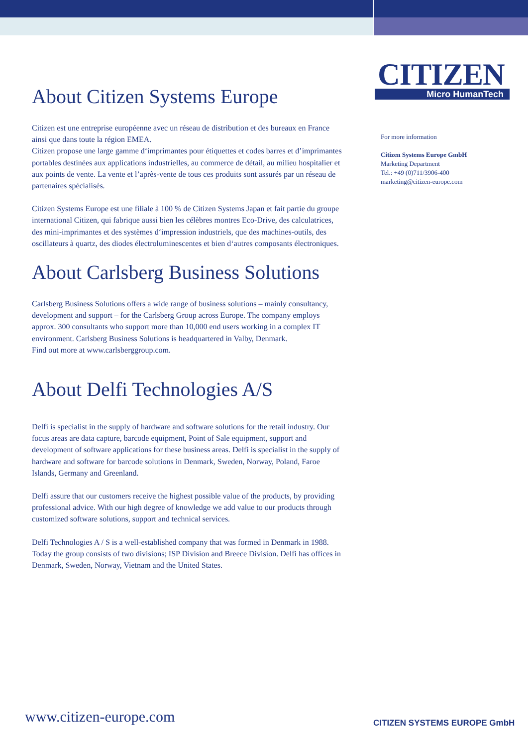About Citizen Systems Europe
Citizen est une entreprise européenne avec un réseau de distribution et des bureaux en France ainsi que dans toute la région EMEA.
Citizen propose une large gamme d‘imprimantes pour étiquettes et codes barres et d’imprimantes portables destinées aux applications industrielles, au commerce de détail, au milieu hospitalier et aux points de vente. La vente et l’après-vente de tous ces produits sont assurés par un réseau de partenaires spécialisés.
Citizen Systems Europe est une filiale à 100 % de Citizen Systems Japan et fait partie du groupe international Citizen, qui fabrique aussi bien les célèbres montres Eco-Drive, des calculatrices, des mini-imprimantes et des systèmes d‘impression industriels, que des machines-outils, des oscillateurs à quartz, des diodes électroluminescentes et bien d‘autres composants électroniques.
About Carlsberg Business Solutions
Carlsberg Business Solutions offers a wide range of business solutions – mainly consultancy, development and support – for the Carlsberg Group across Europe. The company employs approx. 300 consultants who support more than 10,000 end users working in a complex IT environment. Carlsberg Business Solutions is headquartered in Valby, Denmark.
Find out more at www.carlsberggroup.com.
About Delfi Technologies A/S
Delfi is specialist in the supply of hardware and software solutions for the retail industry. Our focus areas are data capture, barcode equipment, Point of Sale equipment, support and development of software applications for these business areas. Delfi is specialist in the supply of hardware and software for barcode solutions in Denmark, Sweden, Norway, Poland, Faroe Islands, Germany and Greenland.
Delfi assure that our customers receive the highest possible value of the products, by providing professional advice. With our high degree of knowledge we add value to our products through customized software solutions, support and technical services.
Delfi Technologies A / S is a well-established company that was formed in Denmark in 1988. Today the group consists of two divisions; ISP Division and Breece Division. Delfi has offices in Denmark, Sweden, Norway, Vietnam and the United States.
CITIZEN
Micro HumanTech
For more information
Citizen Systems Europe GmbH
Marketing Department
Tel.: +49 (0)711/3906-400
marketing@citizen-europe.com
www.citizen-europe.com CITIZEN SYSTEMS EUROPE GmbH